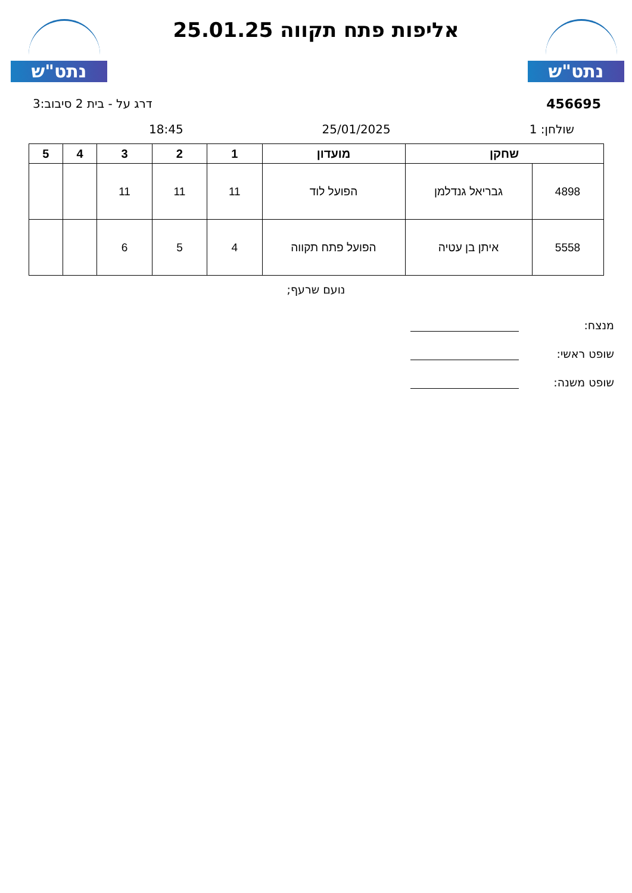נתט"ש
נתט"ש
אליפות פתח תקווה 25.01.25
456695 דרג על - בית 2 סיבוב:3
שולחן: 1 25/01/2025 18:45
| שחקן | | מועדון | 1 | 2 | 3 | 4 | 5 |
| --- | --- | --- | --- | --- | --- | --- | --- |
| 4898 | גבריאל גנדלמן | הפועל לוד | 11 | 11 | 11 | | |
| 5558 | איתן בן עטיה | הפועל פתח תקווה | 4 | 5 | 6 | | |
נועם שרעף;
מנצח:
שופט ראשי:
שופט משנה: